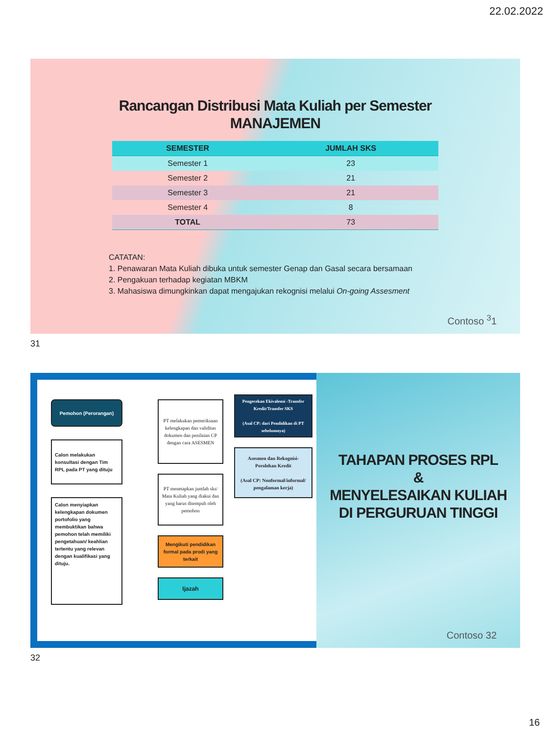22.02.2022
Rancangan Distribusi Mata Kuliah per Semester
MANAJEMEN
| SEMESTER | JUMLAH SKS |
| --- | --- |
| Semester 1 | 23 |
| Semester 2 | 21 |
| Semester 3 | 21 |
| Semester 4 | 8 |
| TOTAL | 73 |
CATATAN:
1. Penawaran Mata Kuliah dibuka untuk semester Genap dan Gasal secara bersamaan
2. Pengakuan terhadap kegiatan MBKM
3. Mahasiswa dimungkinkan dapat mengajukan rekognisi melalui On-going Assesment
Contoso <sup>3</sup>1
31
Pemohon (Perorangan)
Calon melakukan konsultasi dengan Tim RPL pada PT yang dituju
Calon menyiapkan kelengkapan dokumen portofolio yang membuktikan bahwa pemohon telah memiliki pengetahuan/ keahlian tertentu yang relevan dengan kualifikasi yang dituju.
PT melakukan pemeriksaan kelengkapan dan validitas dokumen dan penilaian CP dengan cara ASESMEN
PT menetapkan jumlah sks/ Mata Kuliah yang diakui dan yang harus ditempuh oleh pemohon
Mengikuti pendidikan formal pada prodi yang terkait
Ijazah
Pengecekan Ekivalensi -Transfer Kredit/Transfer SKS
(Asal CP: dari Pendidikan di PT sebelumnya)
Asesmen dan Rekognisi-Perolehan Kredit
(Asal CP: Nonformal/informal/ pengalaman kerja)
TAHAPAN PROSES RPL
&
MENYELESAIKAN KULIAH DI PERGURUAN TINGGI
Contoso 32
32
16